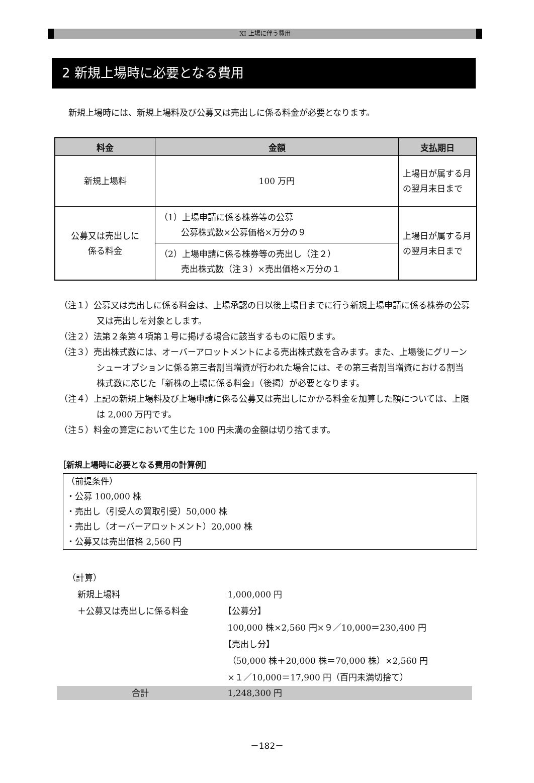XI 上場に伴う費用
2 新規上場時に必要となる費用
新規上場時には、新規上場料及び公募又は売出しに係る料金が必要となります。
| 料金 | 金額 | 支払期日 |
| --- | --- | --- |
| 新規上場料 | 100 万円 | 上場日が属する月の翌月末日まで |
| 公募又は売出しに 係る料金 | （1）上場申請に係る株券等の公募 公募株式数×公募価格×万分の９ | 上場日が属する月の翌月末日まで |
| | （2）上場申請に係る株券等の売出し（注２） 売出株式数（注３）×売出価格×万分の１ | |
（注１）公募又は売出しに係る料金は、上場承認の日以後上場日までに行う新規上場申請に係る株券の公募又は売出しを対象とします。
（注２）法第２条第４項第１号に掲げる場合に該当するものに限ります。
（注３）売出株式数には、オーバーアロットメントによる売出株式数を含みます。また、上場後にグリーンシューオプションに係る第三者割当増資が行われた場合には、その第三者割当増資における割当株式数に応じた「新株の上場に係る料金」（後掲）が必要となります。
（注４）上記の新規上場料及び上場申請に係る公募又は売出しにかかる料金を加算した額については、上限は 2,000 万円です。
（注５）料金の算定において生じた 100 円未満の金額は切り捨てます。
［新規上場時に必要となる費用の計算例］
（前提条件）
・公募 100,000 株
・売出し（引受人の買取引受）50,000 株
・売出し（オーバーアロットメント）20,000 株
・公募又は売出価格 2,560 円
（計算）
| 新規上場料 | 1,000,000 円 |
| ＋公募又は売出しに係る料金 | 【公募分】 100,000 株×2,560 円×９／10,000＝230,400 円 【売出し分】 （50,000 株＋20,000 株＝70,000 株）×2,560 円 ×１／10,000＝17,900 円（百円未満切捨て） |
合計 1,248,300 円
－182－